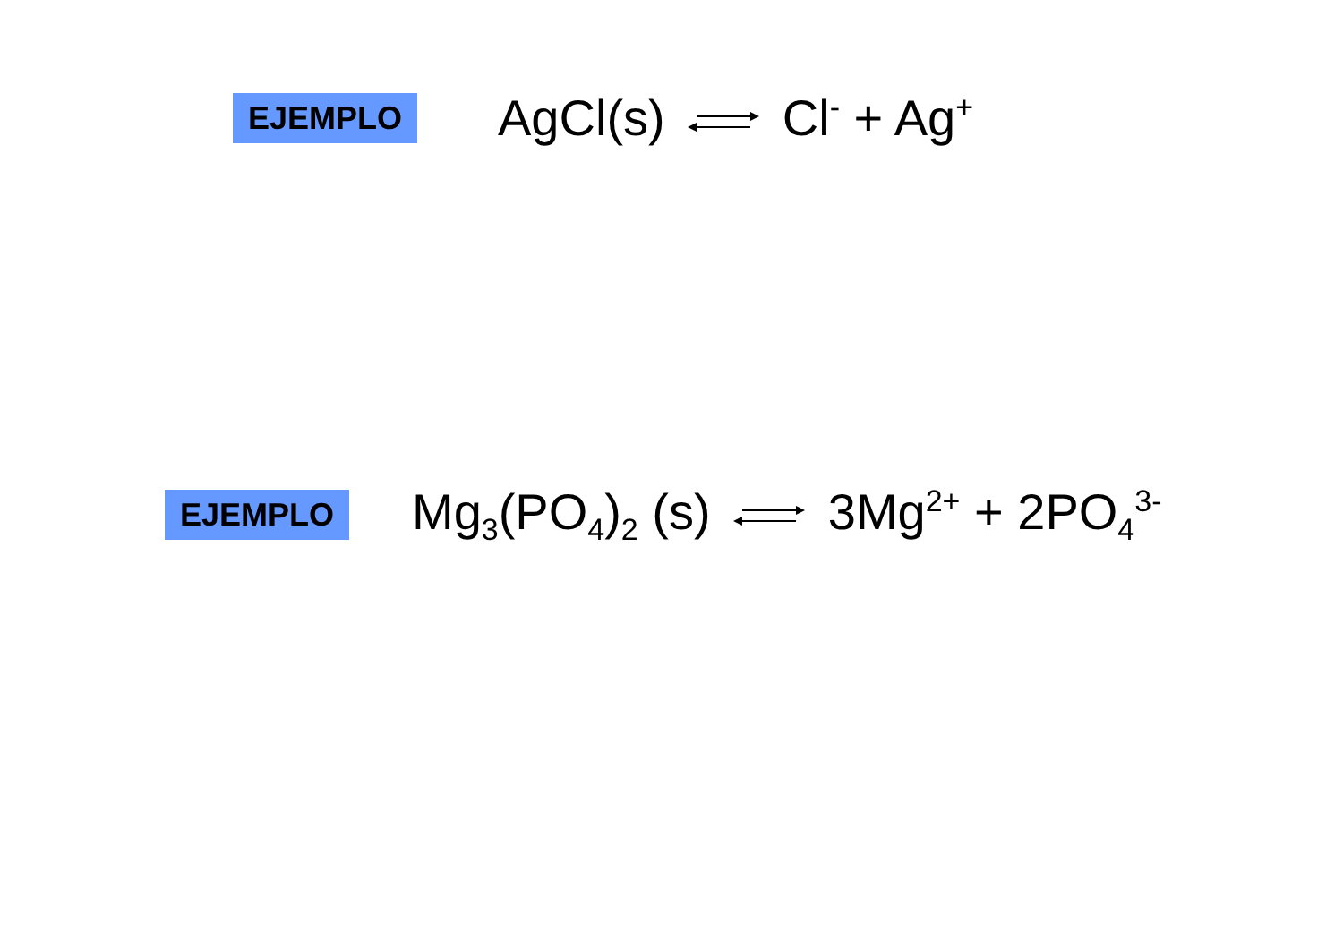EJEMPLO
AgCl(s) Cl<sup>-</sup> + Ag<sup>+</sup>
EJEMPLO
Mg<sub>3</sub>(PO<sub>4</sub>)<sub>2</sub> (s) 3Mg<sup>2+</sup> + 2PO<sub>4</sub><sup>3-</sup>